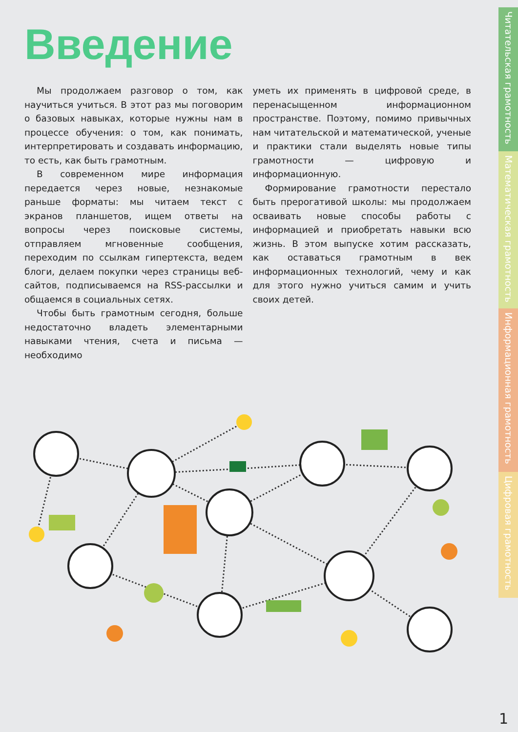Введение
Мы продолжаем разговор о том, как научиться учиться. В этот раз мы поговорим о базовых навыках, которые нужны нам в процессе обучения: о том, как понимать, интерпретировать и создавать информацию, то есть, как быть грамотным.
В современном мире информация передается через новые, незнакомые раньше форматы: мы читаем текст с экранов планшетов, ищем ответы на вопросы через поисковые системы, отправляем мгновенные сообщения, переходим по ссылкам гипертекста, ведем блоги, делаем покупки через страницы веб-сайтов, подписываемся на RSS-рассылки и общаемся в социальных сетях.
Чтобы быть грамотным сегодня, больше недостаточно владеть элементарными навыками чтения, счета и письма — необходимо
уметь их применять в цифровой среде, в перенасыщенном информационном пространстве. Поэтому, помимо привычных нам читательской и математической, ученые и практики стали выделять новые типы грамотности — цифровую и информационную.
Формирование грамотности перестало быть прерогативой школы: мы продолжаем осваивать новые способы работы с информацией и приобретать навыки всю жизнь. В этом выпуске хотим рассказать, как оставаться грамотным в век информационных технологий, чему и как для этого нужно учиться самим и учить своих детей.
Читательская грамотность
Математическая грамотность
Информационная грамотность
Цифровая грамотность
1